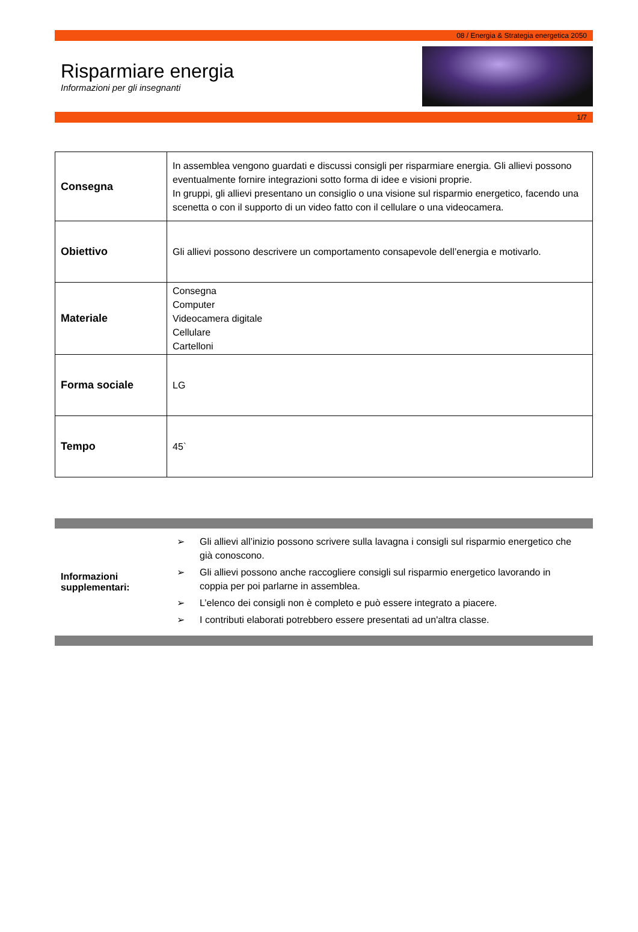08 / Energia & Strategia energetica 2050
Risparmiare energia
Informazioni per gli insegnanti
1/7
| Consegna | In assemblea vengono guardati e discussi consigli per risparmiare energia. Gli allievi possono eventualmente fornire integrazioni sotto forma di idee e visioni proprie. In gruppi, gli allievi presentano un consiglio o una visione sul risparmio energetico, facendo una scenetta o con il supporto di un video fatto con il cellulare o una videocamera. |
| Obiettivo | Gli allievi possono descrivere un comportamento consapevole dell’energia e motivarlo. |
| Materiale | Consegna Computer Videocamera digitale Cellulare Cartelloni |
| Forma sociale | LG |
| Tempo | 45` |
Informazioni
supplementari:
➢ Gli allievi all’inizio possono scrivere sulla lavagna i consigli sul risparmio energetico che già conoscono.
➢ Gli allievi possono anche raccogliere consigli sul risparmio energetico lavorando in coppia per poi parlarne in assemblea.
➢ L’elenco dei consigli non è completo e può essere integrato a piacere.
➢ I contributi elaborati potrebbero essere presentati ad un'altra classe.